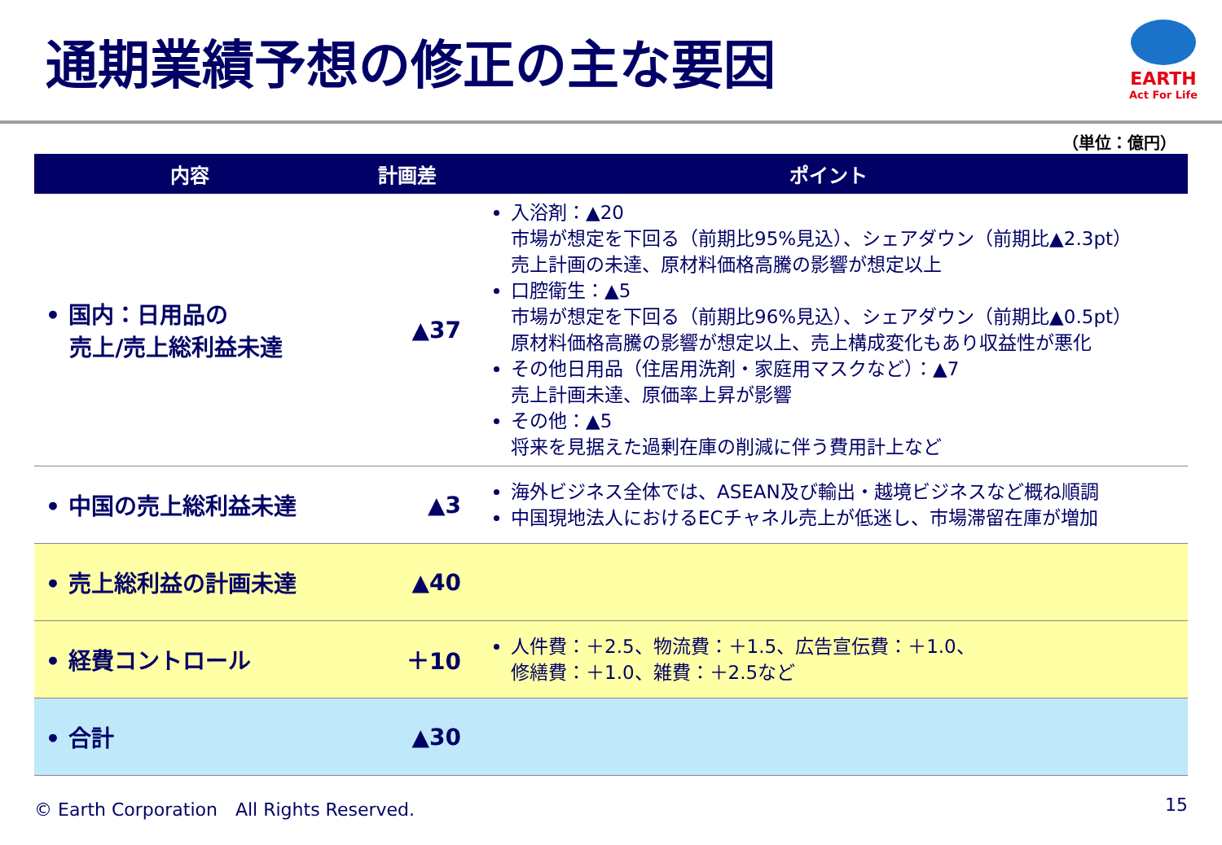通期業績予想の修正の主な要因
EARTH
Act For Life
（単位：億円）
| 内容 | 計画差 | ポイント |
| --- | --- | --- |
| • 国内：日用品の 売上/売上総利益未達 | ▲37 | 入浴剤：▲20 市場が想定を下回る（前期比95%見込）、シェアダウン（前期比▲2.3pt） 売上計画の未達、原材料価格高騰の影響が想定以上 口腔衛生：▲5 市場が想定を下回る（前期比96%見込）、シェアダウン（前期比▲0.5pt） 原材料価格高騰の影響が想定以上、売上構成変化もあり収益性が悪化 その他日用品（住居用洗剤・家庭用マスクなど）：▲7 売上計画未達、原価率上昇が影響 その他：▲5 将来を見据えた過剰在庫の削減に伴う費用計上など |
| • 中国の売上総利益未達 | ▲3 | 海外ビジネス全体では、ASEAN及び輸出・越境ビジネスなど概ね順調 中国現地法人におけるECチャネル売上が低迷し、市場滞留在庫が増加 |
| • 売上総利益の計画未達 | ▲40 | |
| • 経費コントロール | ＋10 | 人件費：＋2.5、物流費：＋1.5、広告宣伝費：＋1.0、 修繕費：＋1.0、雑費：＋2.5など |
| • 合計 | ▲30 | |
© Earth Corporation　All Rights Reserved. 15